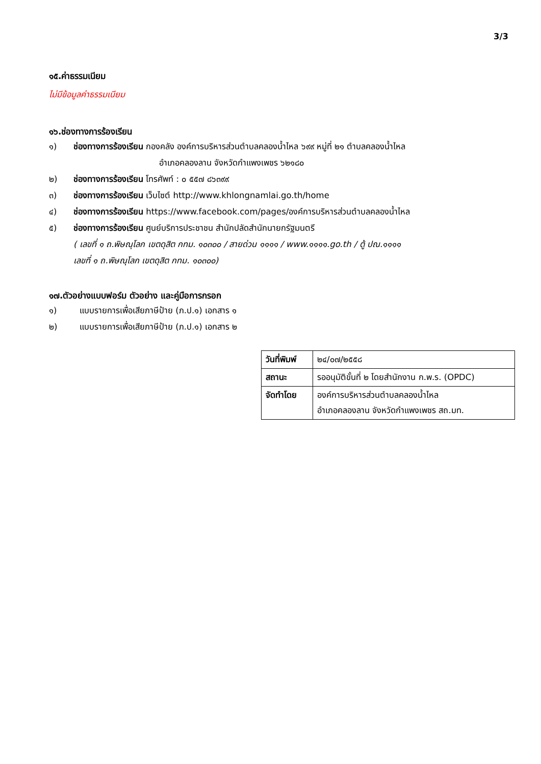3/3
๑๕.ค่าธรรมเนียม
ไม่มีข้อมูลค่าธรรมเนียม
๑๖.ช่องทางการร้องเรียน
๑) ช่องทางการร้องเรียน กองคลัง องค์การบริหารส่วนตำบลคลองน้ำไหล ๖๙๙ หมู่ที่ ๒๑ ตำบลคลองน้ำไหล
อำเภอคลองลาน จังหวัดกำแพงเพชร ๖๒๑๘๐
๒) ช่องทางการร้องเรียน โทรศัพท์ : ๐ ๕๕๗ ๘๖๓๙๙
๓) ช่องทางการร้องเรียน เว็บไซต์ http://www.khlongnamlai.go.th/home
๔) ช่องทางการร้องเรียน https://www.facebook.com/pages/องค์การบริหารส่วนตำบลคลองน้ำไหล
๕) ช่องทางการร้องเรียน ศูนย์บริการประชาชน สำนักปลัดสำนักนายกรัฐมนตรี
( เลขที่ ๑ ถ.พิษณุโลก เขตดุสิต กทม. ๑๐๓๐๐ / สายด่วน ๑๑๑๑ / www.๑๑๑๑.go.th / ตู้ ปณ.๑๑๑๑
เลขที่ ๑ ถ.พิษณุโลก เขตดุสิต กทม. ๑๐๓๐๐)
๑๗.ตัวอย่างแบบฟอร์ม ตัวอย่าง และคู่มือการกรอก
๑) แบบรายการเพื่อเสียภาษีป้าย (ภ.ป.๑) เอกสาร ๑
๒) แบบรายการเพื่อเสียภาษีป้าย (ภ.ป.๑) เอกสาร ๒
| วันที่พิมพ์ | ๒๔/๐๗/๒๕๕๘ |
| สถานะ | รออนุมัติขั้นที่ ๒ โดยสำนักงาน ก.พ.ร. (OPDC) |
| จัดทำโดย | องค์การบริหารส่วนตำบลคลองน้ำไหล อำเภอคลองลาน จังหวัดกำแพงเพชร สถ.มท. |